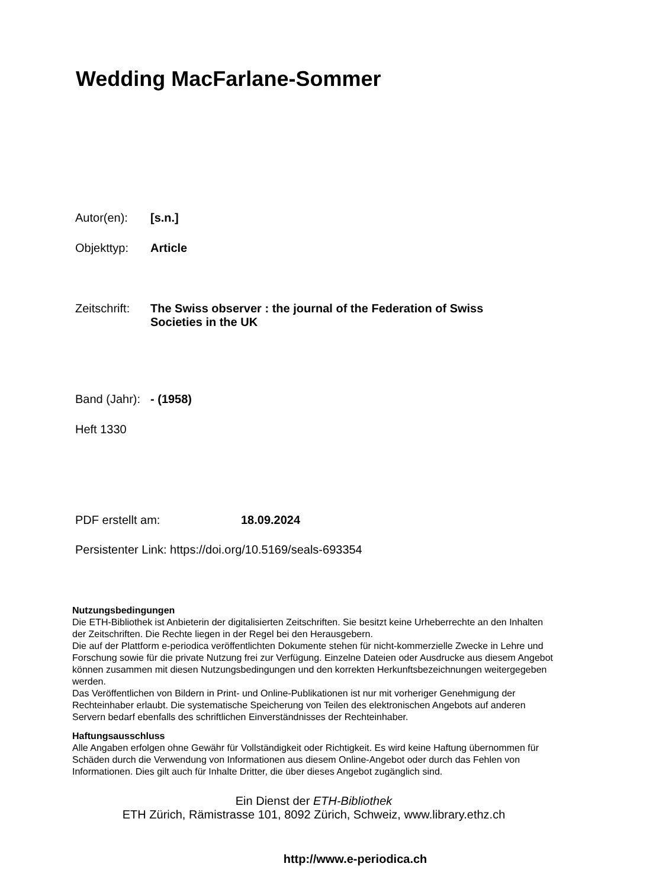Wedding MacFarlane-Sommer
Autor(en): [s.n.]
Objekttyp: Article
Zeitschrift: The Swiss observer : the journal of the Federation of Swiss Societies in the UK
Band (Jahr): - (1958)
Heft 1330
PDF erstellt am: 18.09.2024
Persistenter Link: https://doi.org/10.5169/seals-693354
Nutzungsbedingungen
Die ETH-Bibliothek ist Anbieterin der digitalisierten Zeitschriften. Sie besitzt keine Urheberrechte an den Inhalten der Zeitschriften. Die Rechte liegen in der Regel bei den Herausgebern.
Die auf der Plattform e-periodica veröffentlichten Dokumente stehen für nicht-kommerzielle Zwecke in Lehre und Forschung sowie für die private Nutzung frei zur Verfügung. Einzelne Dateien oder Ausdrucke aus diesem Angebot können zusammen mit diesen Nutzungsbedingungen und den korrekten Herkunftsbezeichnungen weitergegeben werden.
Das Veröffentlichen von Bildern in Print- und Online-Publikationen ist nur mit vorheriger Genehmigung der Rechteinhaber erlaubt. Die systematische Speicherung von Teilen des elektronischen Angebots auf anderen Servern bedarf ebenfalls des schriftlichen Einverständnisses der Rechteinhaber.
Haftungsausschluss
Alle Angaben erfolgen ohne Gewähr für Vollständigkeit oder Richtigkeit. Es wird keine Haftung übernommen für Schäden durch die Verwendung von Informationen aus diesem Online-Angebot oder durch das Fehlen von Informationen. Dies gilt auch für Inhalte Dritter, die über dieses Angebot zugänglich sind.
Ein Dienst der ETH-Bibliothek
ETH Zürich, Rämistrasse 101, 8092 Zürich, Schweiz, www.library.ethz.ch
http://www.e-periodica.ch